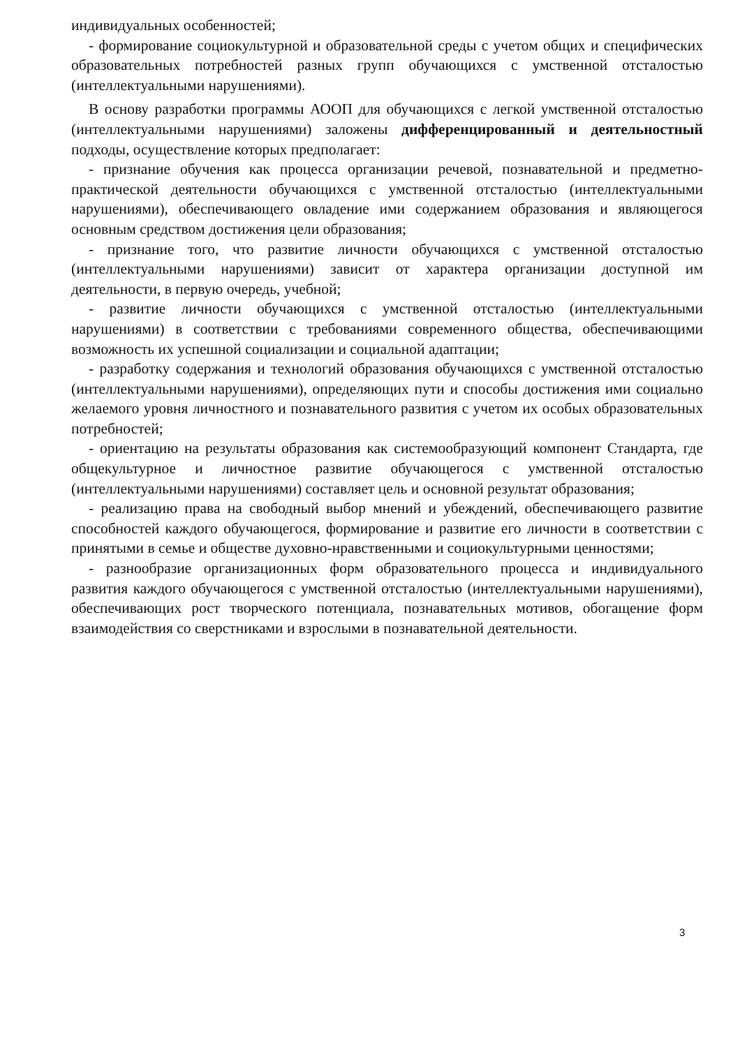индивидуальных особенностей;
- формирование социокультурной и образовательной среды с учетом общих и специфических образовательных потребностей разных групп обучающихся с умственной отсталостью (интеллектуальными нарушениями).
В основу разработки программы АООП для обучающихся с легкой умственной отсталостью (интеллектуальными нарушениями) заложены дифференцированный и деятельностный подходы, осуществление которых предполагает:
- признание обучения как процесса организации речевой, познавательной и предметно-практической деятельности обучающихся с умственной отсталостью (интеллектуальными нарушениями), обеспечивающего овладение ими содержанием образования и являющегося основным средством достижения цели образования;
- признание того, что развитие личности обучающихся с умственной отсталостью (интеллектуальными нарушениями) зависит от характера организации доступной им деятельности, в первую очередь, учебной;
- развитие личности обучающихся с умственной отсталостью (интеллектуальными нарушениями) в соответствии с требованиями современного общества, обеспечивающими возможность их успешной социализации и социальной адаптации;
- разработку содержания и технологий образования обучающихся с умственной отсталостью (интеллектуальными нарушениями), определяющих пути и способы достижения ими социально желаемого уровня личностного и познавательного развития с учетом их особых образовательных потребностей;
- ориентацию на результаты образования как системообразующий компонент Стандарта, где общекультурное и личностное развитие обучающегося с умственной отсталостью (интеллектуальными нарушениями) составляет цель и основной результат образования;
- реализацию права на свободный выбор мнений и убеждений, обеспечивающего развитие способностей каждого обучающегося, формирование и развитие его личности в соответствии с принятыми в семье и обществе духовно-нравственными и социокультурными ценностями;
- разнообразие организационных форм образовательного процесса и индивидуального развития каждого обучающегося с умственной отсталостью (интеллектуальными нарушениями), обеспечивающих рост творческого потенциала, познавательных мотивов, обогащение форм взаимодействия со сверстниками и взрослыми в познавательной деятельности.
3